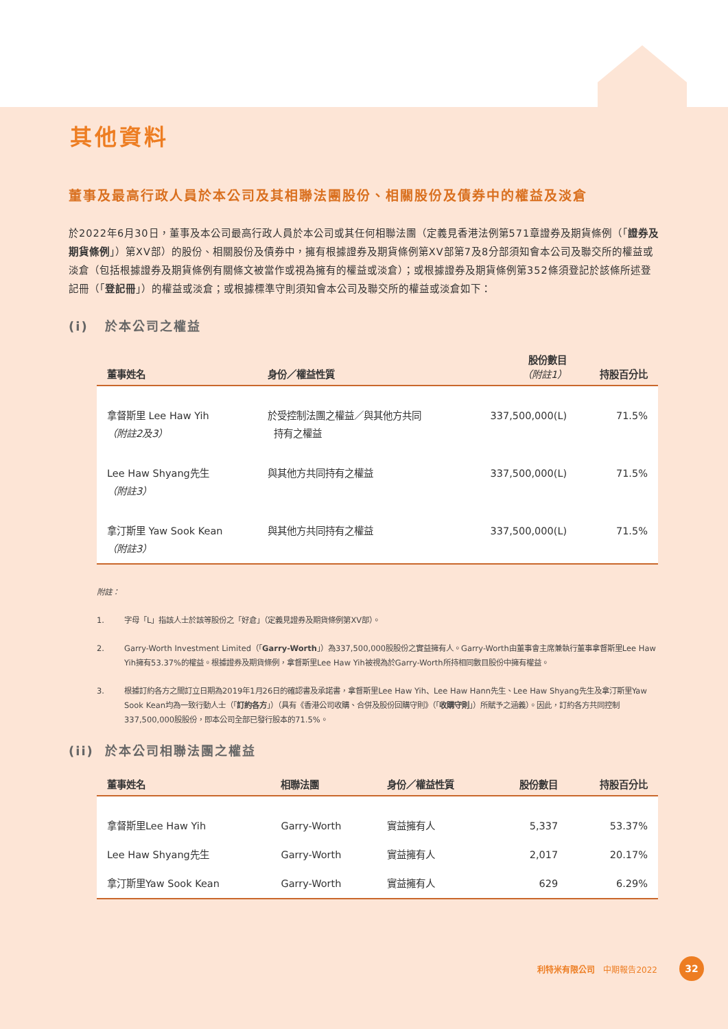其他資料
董事及最高行政人員於本公司及其相聯法團股份、相關股份及債券中的權益及淡倉
於2022年6月30日，董事及本公司最高行政人員於本公司或其任何相聯法團（定義見香港法例第571章證券及期貨條例（「證券及期貨條例」）第XV部）的股份、相關股份及債券中，擁有根據證券及期貨條例第XV部第7及8分部須知會本公司及聯交所的權益或淡倉（包括根據證券及期貨條例有關條文被當作或視為擁有的權益或淡倉）；或根據證券及期貨條例第352條須登記於該條所述登記冊（「登記冊」）的權益或淡倉；或根據標準守則須知會本公司及聯交所的權益或淡倉如下：
(i) 於本公司之權益
| 董事姓名 | 身份／權益性質 | 股份數目 （附註1） | 持股百分比 |
| --- | --- | --- | --- |
| 拿督斯里 Lee Haw Yih （附註2及3） | 於受控制法團之權益／與其他方共同 持有之權益 | 337,500,000(L) | 71.5% |
| Lee Haw Shyang先生 （附註3） | 與其他方共同持有之權益 | 337,500,000(L) | 71.5% |
| 拿汀斯里 Yaw Sook Kean （附註3） | 與其他方共同持有之權益 | 337,500,000(L) | 71.5% |
附註：
1. 字母「L」指該人士於該等股份之「好倉」（定義見證券及期貨條例第XV部）。
2.
Garry-Worth Investment Limited（「Garry-Worth」）為337,500,000股股份之實益擁有人。Garry-Worth由董事會主席兼執行董事拿督斯里Lee Haw Yih擁有53.37%的權益。根據證券及期貨條例，拿督斯里Lee Haw Yih被視為於Garry-Worth所持相同數目股份中擁有權益。
3.
根據訂約各方之間訂立日期為2019年1月26日的確認書及承諾書，拿督斯里Lee Haw Yih、Lee Haw Hann先生、Lee Haw Shyang先生及拿汀斯里Yaw Sook Kean均為一致行動人士（「訂約各方」）（具有《香港公司收購、合併及股份回購守則》（「收購守則」）所賦予之涵義）。因此，訂約各方共同控制337,500,000股股份，即本公司全部已發行股本的71.5%。
(ii) 於本公司相聯法團之權益
| 董事姓名 | 相聯法團 | 身份／權益性質 | 股份數目 | 持股百分比 |
| --- | --- | --- | --- | --- |
| 拿督斯里Lee Haw Yih | Garry-Worth | 實益擁有人 | 5,337 | 53.37% |
| Lee Haw Shyang先生 | Garry-Worth | 實益擁有人 | 2,017 | 20.17% |
| 拿汀斯里Yaw Sook Kean | Garry-Worth | 實益擁有人 | 629 | 6.29% |
利特米有限公司 中期報告2022
32